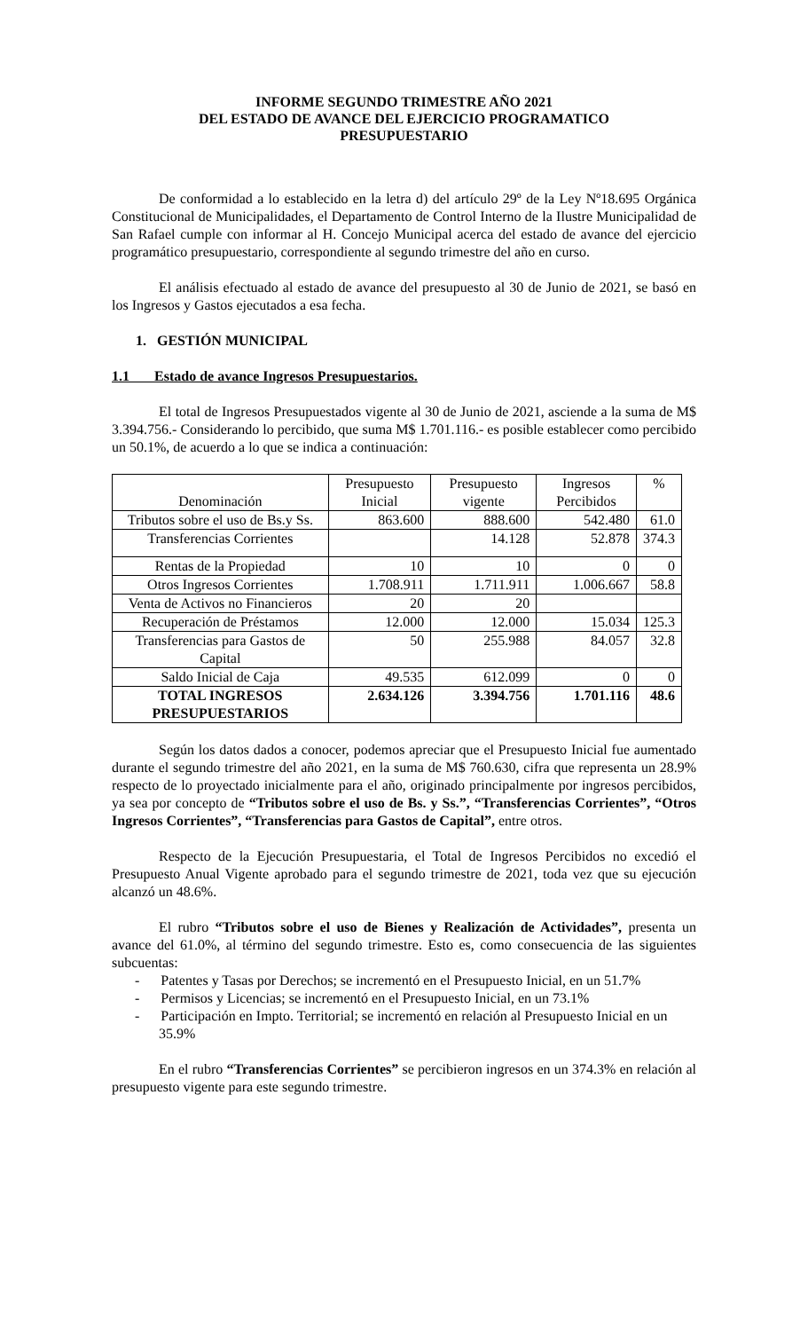INFORME SEGUNDO TRIMESTRE AÑO 2021
DEL ESTADO DE AVANCE DEL EJERCICIO PROGRAMATICO
PRESUPUESTARIO
De conformidad a lo establecido en la letra d) del artículo 29º de la Ley Nº18.695 Orgánica Constitucional de Municipalidades, el Departamento de Control Interno de la Ilustre Municipalidad de San Rafael cumple con informar al H. Concejo Municipal acerca del estado de avance del ejercicio programático presupuestario, correspondiente al segundo trimestre del año en curso.
El análisis efectuado al estado de avance del presupuesto al 30 de Junio de 2021, se basó en los Ingresos y Gastos ejecutados a esa fecha.
1. GESTIÓN MUNICIPAL
1.1 Estado de avance Ingresos Presupuestarios.
El total de Ingresos Presupuestados vigente al 30 de Junio de 2021, asciende a la suma de M$ 3.394.756.- Considerando lo percibido, que suma M$ 1.701.116.- es posible establecer como percibido un 50.1%, de acuerdo a lo que se indica a continuación:
| Denominación | Presupuesto Inicial | Presupuesto vigente | Ingresos Percibidos | % |
| --- | --- | --- | --- | --- |
| Tributos sobre el uso de Bs.y Ss. | 863.600 | 888.600 | 542.480 | 61.0 |
| Transferencias Corrientes | | 14.128 | 52.878 | 374.3 |
| Rentas de la Propiedad | 10 | 10 | 0 | 0 |
| Otros Ingresos Corrientes | 1.708.911 | 1.711.911 | 1.006.667 | 58.8 |
| Venta de Activos no Financieros | 20 | 20 | | |
| Recuperación de Préstamos | 12.000 | 12.000 | 15.034 | 125.3 |
| Transferencias para Gastos de Capital | 50 | 255.988 | 84.057 | 32.8 |
| Saldo Inicial de Caja | 49.535 | 612.099 | 0 | 0 |
| TOTAL INGRESOS PRESUPUESTARIOS | 2.634.126 | 3.394.756 | 1.701.116 | 48.6 |
Según los datos dados a conocer, podemos apreciar que el Presupuesto Inicial fue aumentado durante el segundo trimestre del año 2021, en la suma de M$ 760.630, cifra que representa un 28.9% respecto de lo proyectado inicialmente para el año, originado principalmente por ingresos percibidos, ya sea por concepto de “Tributos sobre el uso de Bs. y Ss.”, “Transferencias Corrientes”, “Otros Ingresos Corrientes”, “Transferencias para Gastos de Capital”, entre otros.
Respecto de la Ejecución Presupuestaria, el Total de Ingresos Percibidos no excedió el Presupuesto Anual Vigente aprobado para el segundo trimestre de 2021, toda vez que su ejecución alcanzó un 48.6%.
El rubro “Tributos sobre el uso de Bienes y Realización de Actividades”, presenta un avance del 61.0%, al término del segundo trimestre. Esto es, como consecuencia de las siguientes subcuentas:
- Patentes y Tasas por Derechos; se incrementó en el Presupuesto Inicial, en un 51.7%
- Permisos y Licencias; se incrementó en el Presupuesto Inicial, en un 73.1%
- Participación en Impto. Territorial; se incrementó en relación al Presupuesto Inicial en un 35.9%
En el rubro “Transferencias Corrientes” se percibieron ingresos en un 374.3% en relación al presupuesto vigente para este segundo trimestre.